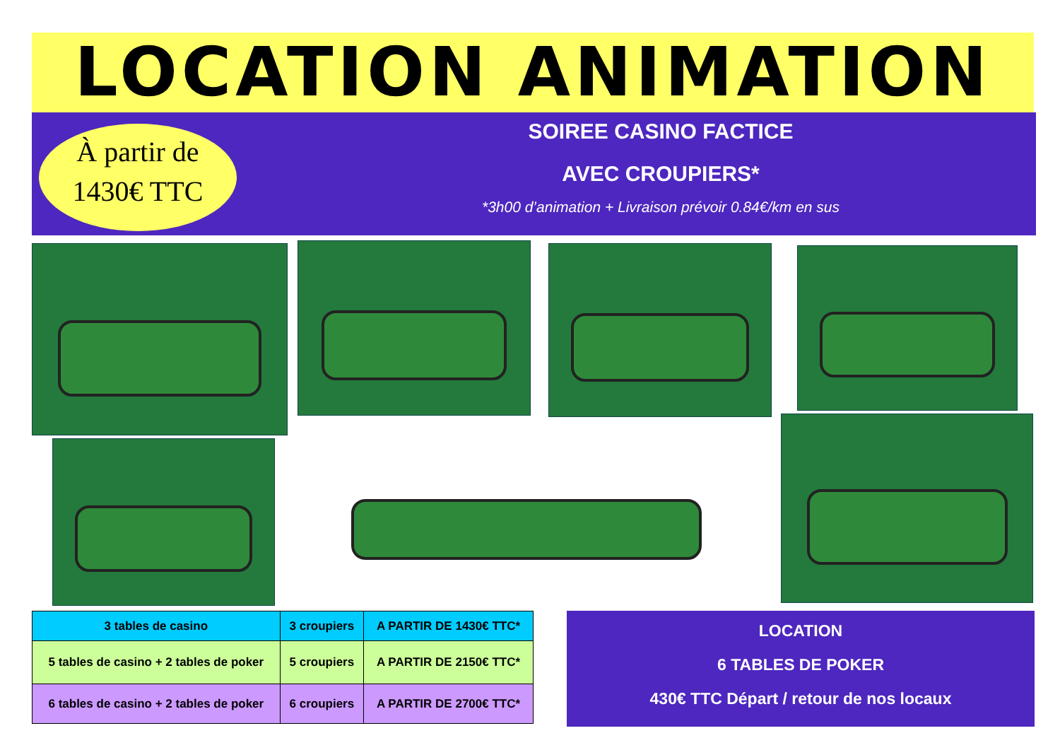LOCATION ANIMATION
SOIREE CASINO FACTICE
AVEC CROUPIERS*
*3h00 d’animation + Livraison prévoir 0.84€/km en sus
À partir de
1430€ TTC
| 3 tables de casino | 3 croupiers | A PARTIR DE 1430€ TTC* |
| 5 tables de casino + 2 tables de poker | 5 croupiers | A PARTIR DE 2150€ TTC* |
| 6 tables de casino + 2 tables de poker | 6 croupiers | A PARTIR DE 2700€ TTC* |
LOCATION
6 TABLES DE POKER
430€ TTC Départ / retour de nos locaux